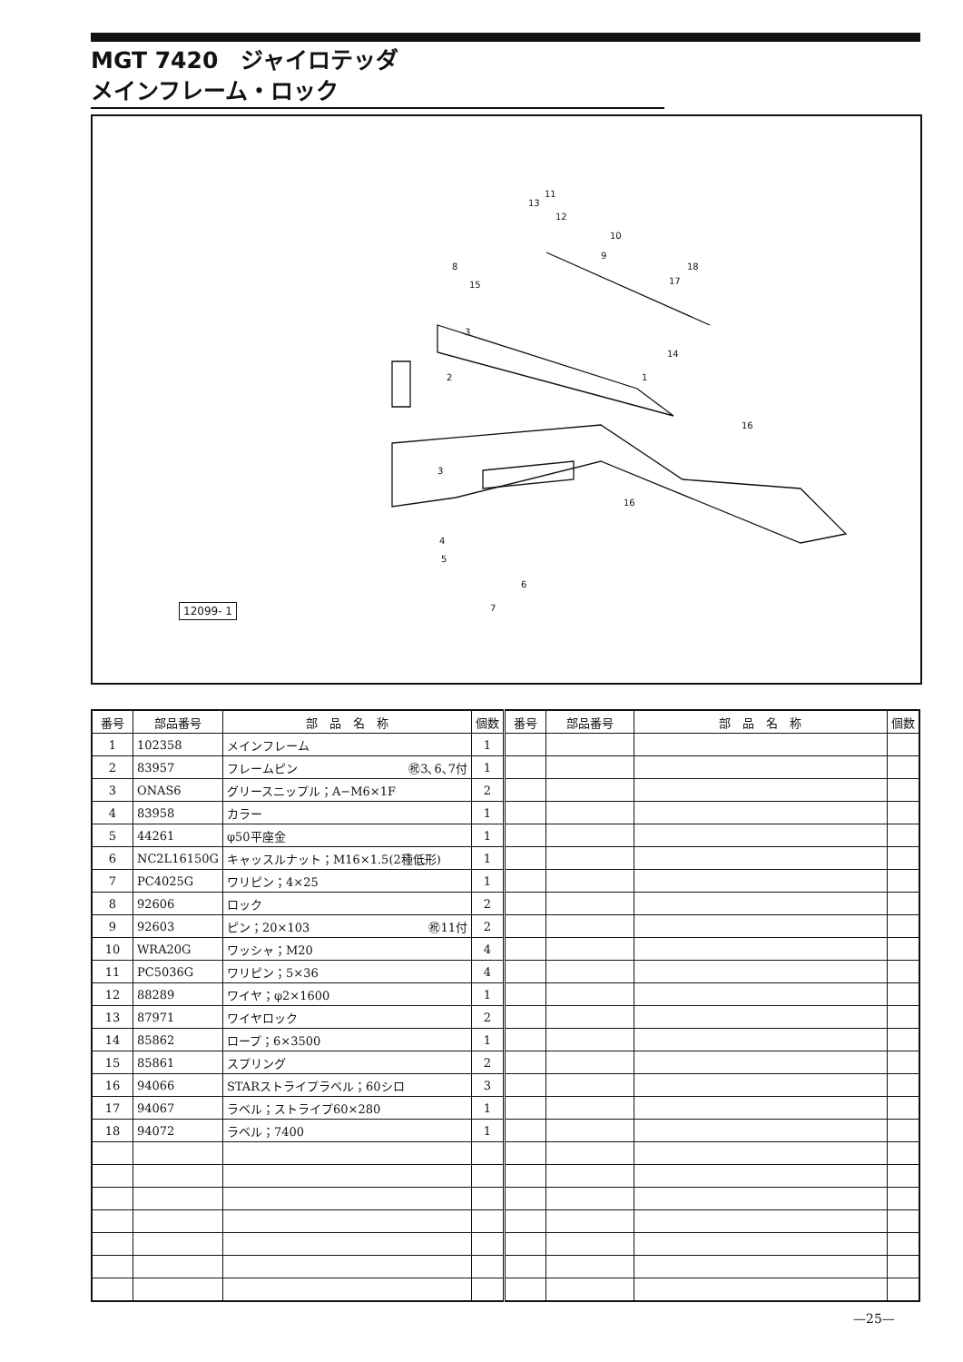MGT 7420　ジャイロテッダ
メインフレーム・ロック
13
12
11
10
9
8
15
18
17
3
14
2 1
16
3
16
4
5
6
7
12099- 1
| 番号 | 部品番号 | 部 品 名 称 | 個数 | 番号 | 部品番号 | 部 品 名 称 | 個数 |
| --- | --- | --- | --- | --- | --- | --- | --- |
| 1 | 102358 | メインフレーム | 1 | | | | |
| 2 | 83957 | フレームピン ㊗3､6､7付 | 1 | | | | |
| 3 | ONAS6 | グリースニップル；A−M6×1F | 2 | | | | |
| 4 | 83958 | カラー | 1 | | | | |
| 5 | 44261 | φ50平座金 | 1 | | | | |
| 6 | NC2L16150G | キャッスルナット；M16×1.5(2種低形) | 1 | | | | |
| 7 | PC4025G | ワリピン；4×25 | 1 | | | | |
| 8 | 92606 | ロック | 2 | | | | |
| 9 | 92603 | ピン；20×103 ㊗11付 | 2 | | | | |
| 10 | WRA20G | ワッシャ；M20 | 4 | | | | |
| 11 | PC5036G | ワリピン；5×36 | 4 | | | | |
| 12 | 88289 | ワイヤ；φ2×1600 | 1 | | | | |
| 13 | 87971 | ワイヤロック | 2 | | | | |
| 14 | 85862 | ロープ；6×3500 | 1 | | | | |
| 15 | 85861 | スプリング | 2 | | | | |
| 16 | 94066 | STARストライプラベル；60シロ | 3 | | | | |
| 17 | 94067 | ラベル；ストライプ60×280 | 1 | | | | |
| 18 | 94072 | ラベル；7400 | 1 | | | | |
—25—